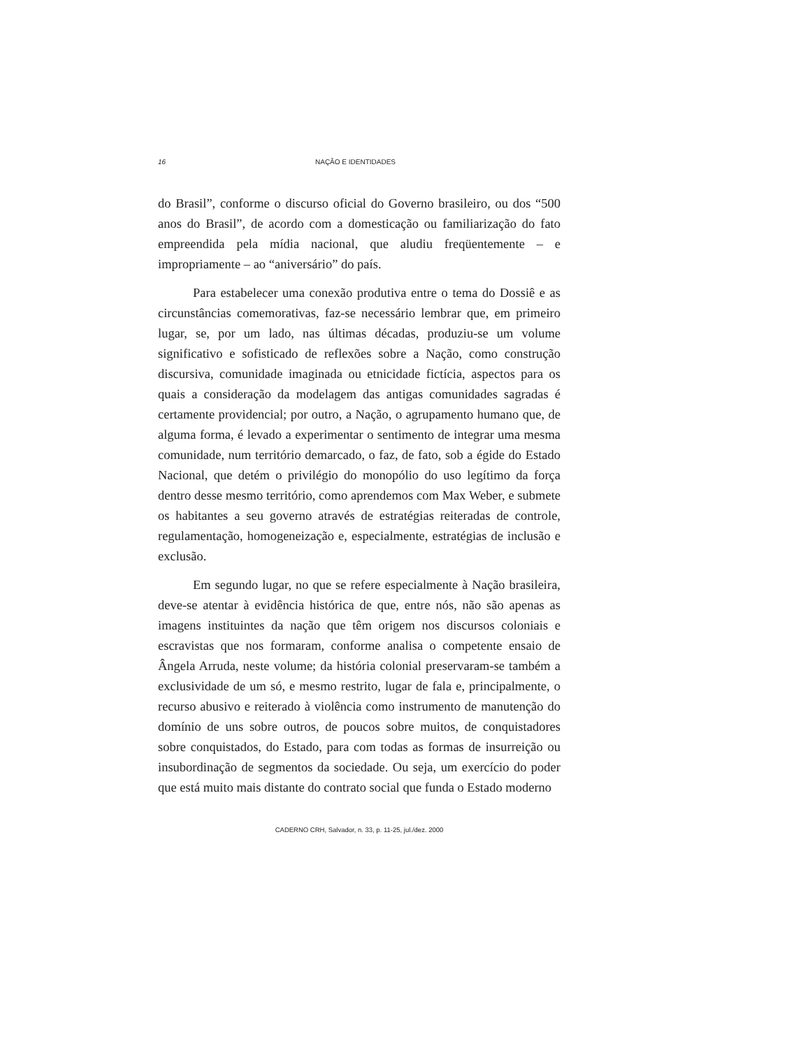16 NAÇÃO E IDENTIDADES
do Brasil”, conforme o discurso oficial do Governo brasileiro, ou dos “500 anos do Brasil”, de acordo com a domesticação ou familiarização do fato empreendida pela mídia nacional, que aludiu freqüentemente – e impropriamente – ao “aniversário” do país.
Para estabelecer uma conexão produtiva entre o tema do Dossiê e as circunstâncias comemorativas, faz-se necessário lembrar que, em primeiro lugar, se, por um lado, nas últimas décadas, produziu-se um volume significativo e sofisticado de reflexões sobre a Nação, como construção discursiva, comunidade imaginada ou etnicidade fictícia, aspectos para os quais a consideração da modelagem das antigas comunidades sagradas é certamente providencial; por outro, a Nação, o agrupamento humano que, de alguma forma, é levado a experimentar o sentimento de integrar uma mesma comunidade, num território demarcado, o faz, de fato, sob a égide do Estado Nacional, que detém o privilégio do monopólio do uso legítimo da força dentro desse mesmo território, como aprendemos com Max Weber, e submete os habitantes a seu governo através de estratégias reiteradas de controle, regulamentação, homogeneização e, especialmente, estratégias de inclusão e exclusão.
Em segundo lugar, no que se refere especialmente à Nação brasileira, deve-se atentar à evidência histórica de que, entre nós, não são apenas as imagens instituintes da nação que têm origem nos discursos coloniais e escravistas que nos formaram, conforme analisa o competente ensaio de Ângela Arruda, neste volume; da história colonial preservaram-se também a exclusividade de um só, e mesmo restrito, lugar de fala e, principalmente, o recurso abusivo e reiterado à violência como instrumento de manutenção do domínio de uns sobre outros, de poucos sobre muitos, de conquistadores sobre conquistados, do Estado, para com todas as formas de insurreição ou insubordinação de segmentos da sociedade. Ou seja, um exercício do poder que está muito mais distante do contrato social que funda o Estado moderno
CADERNO CRH, Salvador, n. 33, p. 11-25, jul./dez. 2000